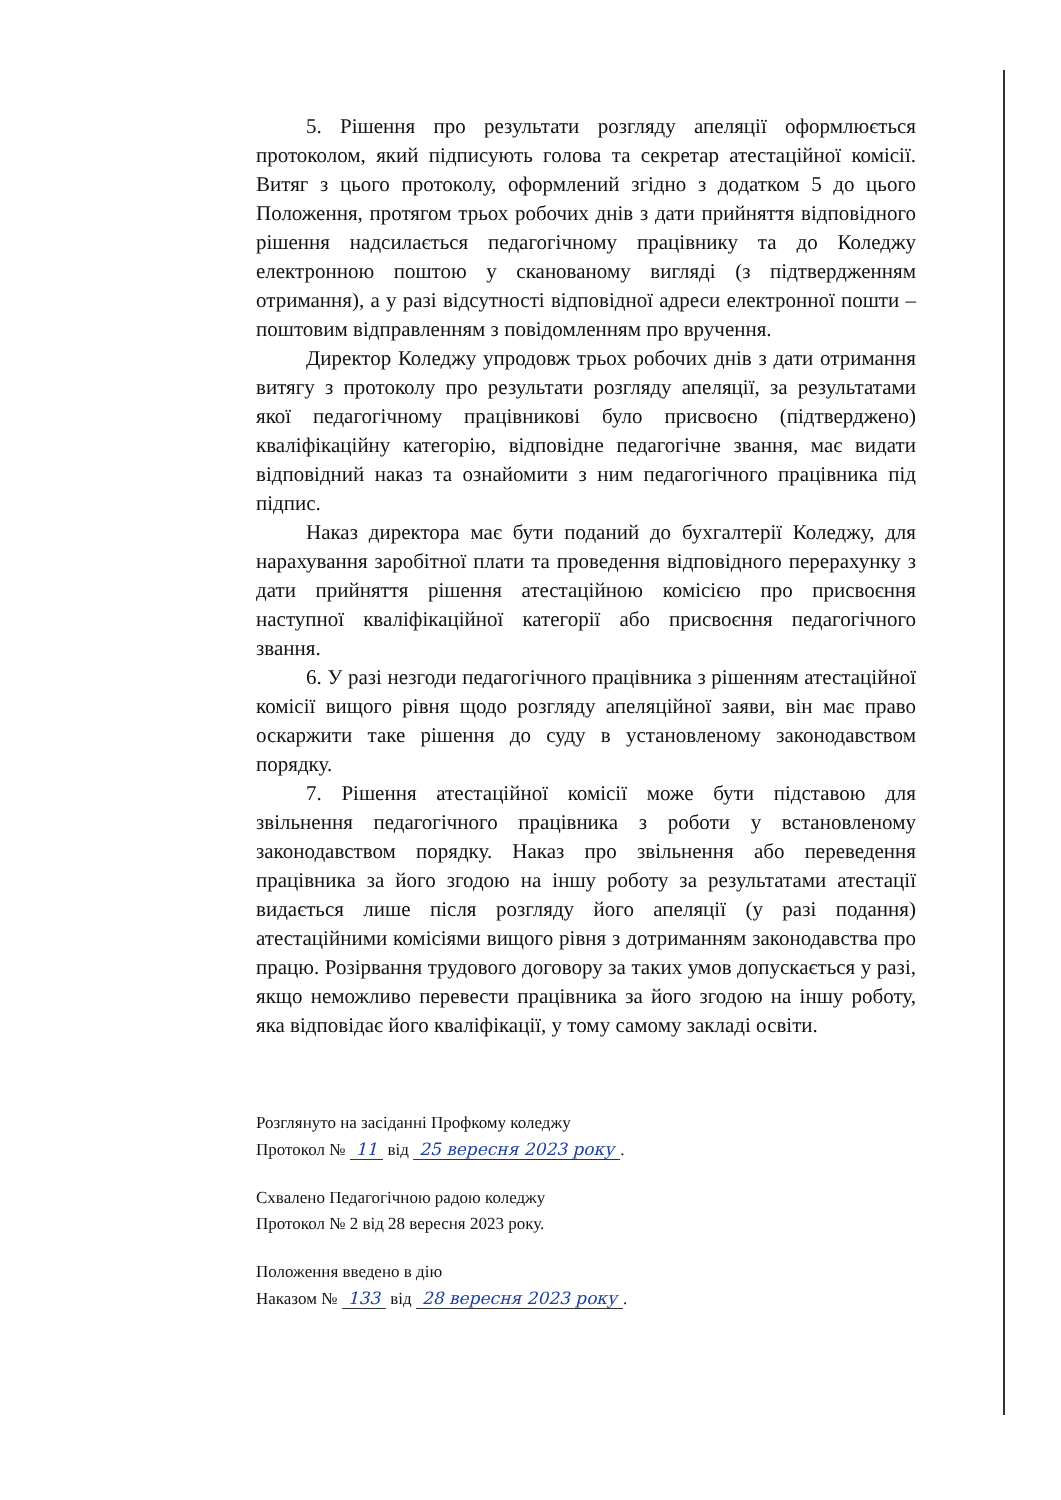5. Рішення про результати розгляду апеляції оформлюється протоколом, який підписують голова та секретар атестаційної комісії. Витяг з цього протоколу, оформлений згідно з додатком 5 до цього Положення, протягом трьох робочих днів з дати прийняття відповідного рішення надсилається педагогічному працівнику та до Коледжу електронною поштою у сканованому вигляді (з підтвердженням отримання), а у разі відсутності відповідної адреси електронної пошти – поштовим відправленням з повідомленням про вручення.
Директор Коледжу упродовж трьох робочих днів з дати отримання витягу з протоколу про результати розгляду апеляції, за результатами якої педагогічному працівникові було присвоєно (підтверджено) кваліфікаційну категорію, відповідне педагогічне звання, має видати відповідний наказ та ознайомити з ним педагогічного працівника під підпис.
Наказ директора має бути поданий до бухгалтерії Коледжу, для нарахування заробітної плати та проведення відповідного перерахунку з дати прийняття рішення атестаційною комісією про присвоєння наступної кваліфікаційної категорії або присвоєння педагогічного звання.
6. У разі незгоди педагогічного працівника з рішенням атестаційної комісії вищого рівня щодо розгляду апеляційної заяви, він має право оскаржити таке рішення до суду в установленому законодавством порядку.
7. Рішення атестаційної комісії може бути підставою для звільнення педагогічного працівника з роботи у встановленому законодавством порядку. Наказ про звільнення або переведення працівника за його згодою на іншу роботу за результатами атестації видається лише після розгляду його апеляції (у разі подання) атестаційними комісіями вищого рівня з дотриманням законодавства про працю. Розірвання трудового договору за таких умов допускається у разі, якщо неможливо перевести працівника за його згодою на іншу роботу, яка відповідає його кваліфікації, у тому самому закладі освіти.
Розглянуто на засіданні Профкому коледжу
Протокол № 11 від 25 вересня 2023 року.
Схвалено Педагогічною радою коледжу
Протокол № 2 від 28 вересня 2023 року.
Положення введено в дію
Наказом № 133 від 28 вересня 2023 року.